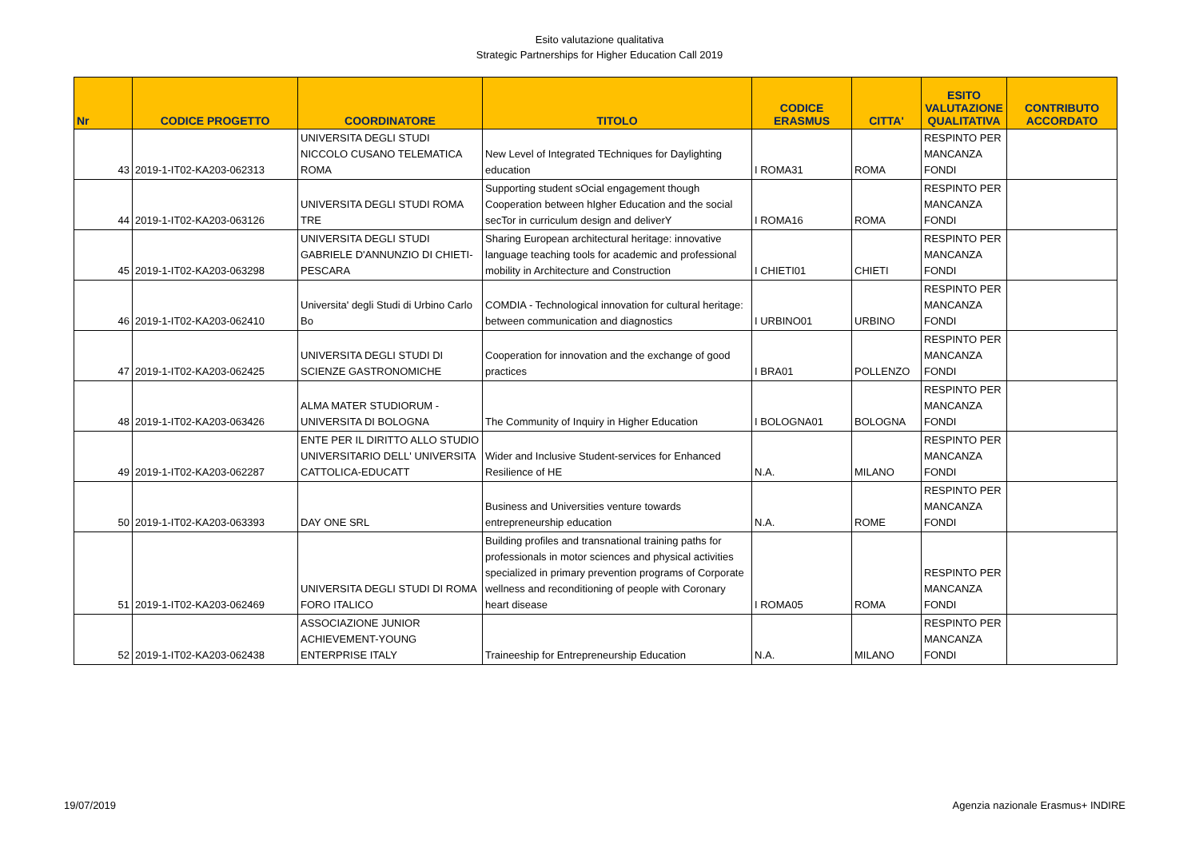Esito valutazione qualitativa
Strategic Partnerships for Higher Education Call 2019
| Nr | CODICE PROGETTO | COORDINATORE | TITOLO | CODICE ERASMUS | CITTA' | ESITO VALUTAZIONE QUALITATIVA | CONTRIBUTO ACCORDATO |
| --- | --- | --- | --- | --- | --- | --- | --- |
| 43 | 2019-1-IT02-KA203-062313 | UNIVERSITA DEGLI STUDI NICCOLO CUSANO TELEMATICA ROMA | New Level of Integrated TEchniques for Daylighting education | I ROMA31 | ROMA | RESPINTO PER MANCANZA FONDI | |
| 44 | 2019-1-IT02-KA203-063126 | UNIVERSITA DEGLI STUDI ROMA TRE | Supporting student sOcial engagement though Cooperation between hIgher Education and the social secTor in curriculum design and deliverY | I ROMA16 | ROMA | RESPINTO PER MANCANZA FONDI | |
| 45 | 2019-1-IT02-KA203-063298 | UNIVERSITA DEGLI STUDI GABRIELE D'ANNUNZIO DI CHIETI-PESCARA | Sharing European architectural heritage: innovative language teaching tools for academic and professional mobility in Architecture and Construction | I CHIETI01 | CHIETI | RESPINTO PER MANCANZA FONDI | |
| 46 | 2019-1-IT02-KA203-062410 | Universita' degli Studi di Urbino Carlo Bo | COMDIA - Technological innovation for cultural heritage: between communication and diagnostics | I URBINO01 | URBINO | RESPINTO PER MANCANZA FONDI | |
| 47 | 2019-1-IT02-KA203-062425 | UNIVERSITA DEGLI STUDI DI SCIENZE GASTRONOMICHE | Cooperation for innovation and the exchange of good practices | I BRA01 | POLLENZO | RESPINTO PER MANCANZA FONDI | |
| 48 | 2019-1-IT02-KA203-063426 | ALMA MATER STUDIORUM - UNIVERSITA DI BOLOGNA | The Community of Inquiry in Higher Education | I BOLOGNA01 | BOLOGNA | RESPINTO PER MANCANZA FONDI | |
| 49 | 2019-1-IT02-KA203-062287 | ENTE PER IL DIRITTO ALLO STUDIO UNIVERSITARIO DELL' UNIVERSITA CATTOLICA-EDUCATT | Wider and Inclusive Student-services for Enhanced Resilience of HE | N.A. | MILANO | RESPINTO PER MANCANZA FONDI | |
| 50 | 2019-1-IT02-KA203-063393 | DAY ONE SRL | Business and Universities venture towards entrepreneurship education | N.A. | ROME | RESPINTO PER MANCANZA FONDI | |
| 51 | 2019-1-IT02-KA203-062469 | UNIVERSITA DEGLI STUDI DI ROMA FORO ITALICO | Building profiles and transnational training paths for professionals in motor sciences and physical activities specialized in primary prevention programs of Corporate wellness and reconditioning of people with Coronary heart disease | I ROMA05 | ROMA | RESPINTO PER MANCANZA FONDI | |
| 52 | 2019-1-IT02-KA203-062438 | ASSOCIAZIONE JUNIOR ACHIEVEMENT-YOUNG ENTERPRISE ITALY | Traineeship for Entrepreneurship Education | N.A. | MILANO | RESPINTO PER MANCANZA FONDI | |
19/07/2019 Agenzia nazionale Erasmus+ INDIRE